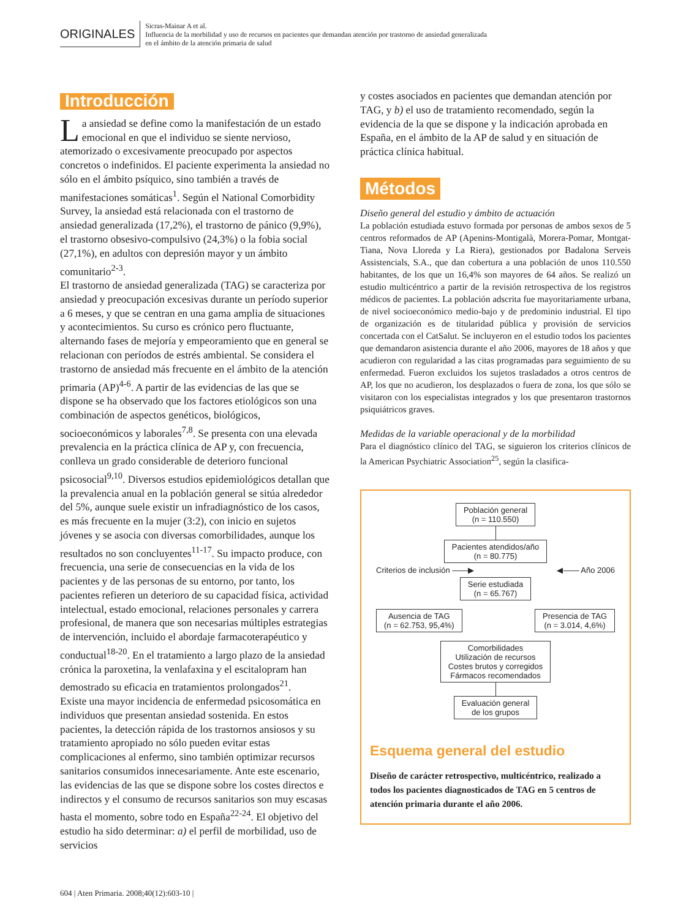ORIGINALES
Sicras-Mainar A et al.
Influencia de la morbilidad y uso de recursos en pacientes que demandan atención por trastorno de ansiedad generalizada
en el ámbito de la atención primaria de salud
Introducción
La ansiedad se define como la manifestación de un estado emocional en que el individuo se siente nervioso, atemorizado o excesivamente preocupado por aspectos concretos o indefinidos. El paciente experimenta la ansiedad no sólo en el ámbito psíquico, sino también a través de manifestaciones somáticas<sup>1</sup>. Según el National Comorbidity Survey, la ansiedad está relacionada con el trastorno de ansiedad generalizada (17,2%), el trastorno de pánico (9,9%), el trastorno obsesivo-compulsivo (24,3%) o la fobia social (27,1%), en adultos con depresión mayor y un ámbito comunitario<sup>2-3</sup>.
El trastorno de ansiedad generalizada (TAG) se caracteriza por ansiedad y preocupación excesivas durante un período superior a 6 meses, y que se centran en una gama amplia de situaciones y acontecimientos. Su curso es crónico pero fluctuante, alternando fases de mejoría y empeoramiento que en general se relacionan con períodos de estrés ambiental. Se considera el trastorno de ansiedad más frecuente en el ámbito de la atención primaria (AP)<sup>4-6</sup>. A partir de las evidencias de las que se dispone se ha observado que los factores etiológicos son una combinación de aspectos genéticos, biológicos, socioeconómicos y laborales<sup>7,8</sup>. Se presenta con una elevada prevalencia en la práctica clínica de AP y, con frecuencia, conlleva un grado considerable de deterioro funcional psicosocial<sup>9,10</sup>. Diversos estudios epidemiológicos detallan que la prevalencia anual en la población general se sitúa alrededor del 5%, aunque suele existir un infradiagnóstico de los casos, es más frecuente en la mujer (3:2), con inicio en sujetos jóvenes y se asocia con diversas comorbilidades, aunque los resultados no son concluyentes<sup>11-17</sup>. Su impacto produce, con frecuencia, una serie de consecuencias en la vida de los pacientes y de las personas de su entorno, por tanto, los pacientes refieren un deterioro de su capacidad física, actividad intelectual, estado emocional, relaciones personales y carrera profesional, de manera que son necesarias múltiples estrategias de intervención, incluido el abordaje farmacoterapéutico y conductual<sup>18-20</sup>. En el tratamiento a largo plazo de la ansiedad crónica la paroxetina, la venlafaxina y el escitalopram han demostrado su eficacia en tratamientos prolongados<sup>21</sup>.
Existe una mayor incidencia de enfermedad psicosomática en individuos que presentan ansiedad sostenida. En estos pacientes, la detección rápida de los trastornos ansiosos y su tratamiento apropiado no sólo pueden evitar estas complicaciones al enfermo, sino también optimizar recursos sanitarios consumidos innecesariamente. Ante este escenario, las evidencias de las que se dispone sobre los costes directos e indirectos y el consumo de recursos sanitarios son muy escasas hasta el momento, sobre todo en España<sup>22-24</sup>. El objetivo del estudio ha sido determinar: a) el perfil de morbilidad, uso de servicios
y costes asociados en pacientes que demandan atención por TAG, y b) el uso de tratamiento recomendado, según la evidencia de la que se dispone y la indicación aprobada en España, en el ámbito de la AP de salud y en situación de práctica clínica habitual.
Métodos
Diseño general del estudio y ámbito de actuación
La población estudiada estuvo formada por personas de ambos sexos de 5 centros reformados de AP (Apenins-Montigalà, Morera-Pomar, Montgat-Tiana, Nova Lloreda y La Riera), gestionados por Badalona Serveis Assistencials, S.A., que dan cobertura a una población de unos 110.550 habitantes, de los que un 16,4% son mayores de 64 años. Se realizó un estudio multicéntrico a partir de la revisión retrospectiva de los registros médicos de pacientes. La población adscrita fue mayoritariamente urbana, de nivel socioeconómico medio-bajo y de predominio industrial. El tipo de organización es de titularidad pública y provisión de servicios concertada con el CatSalut. Se incluyeron en el estudio todos los pacientes que demandaron asistencia durante el año 2006, mayores de 18 años y que acudieron con regularidad a las citas programadas para seguimiento de su enfermedad. Fueron excluidos los sujetos trasladados a otros centros de AP, los que no acudieron, los desplazados o fuera de zona, los que sólo se visitaron con los especialistas integrados y los que presentaron trastornos psiquiátricos graves.
Medidas de la variable operacional y de la morbilidad
Para el diagnóstico clínico del TAG, se siguieron los criterios clínicos de la American Psychiatric Association<sup>25</sup>, según la clasifica-
Población general
(n = 110.550)
Pacientes atendidos/año
(n = 80.775)
Criterios de inclusión ——▶ ◀—— Año 2006
Serie estudiada
(n = 65.767)
Ausencia de TAG
(n = 62.753, 95,4%)
Presencia de TAG
(n = 3.014, 4,6%)
Comorbilidades
Utilización de recursos
Costes brutos y corregidos
Fármacos recomendados
Evaluación general
de los grupos
Esquema general del estudio
Diseño de carácter retrospectivo, multicéntrico, realizado a todos los pacientes diagnosticados de TAG en 5 centros de atención primaria durante el año 2006.
604 | Aten Primaria. 2008;40(12):603-10 |